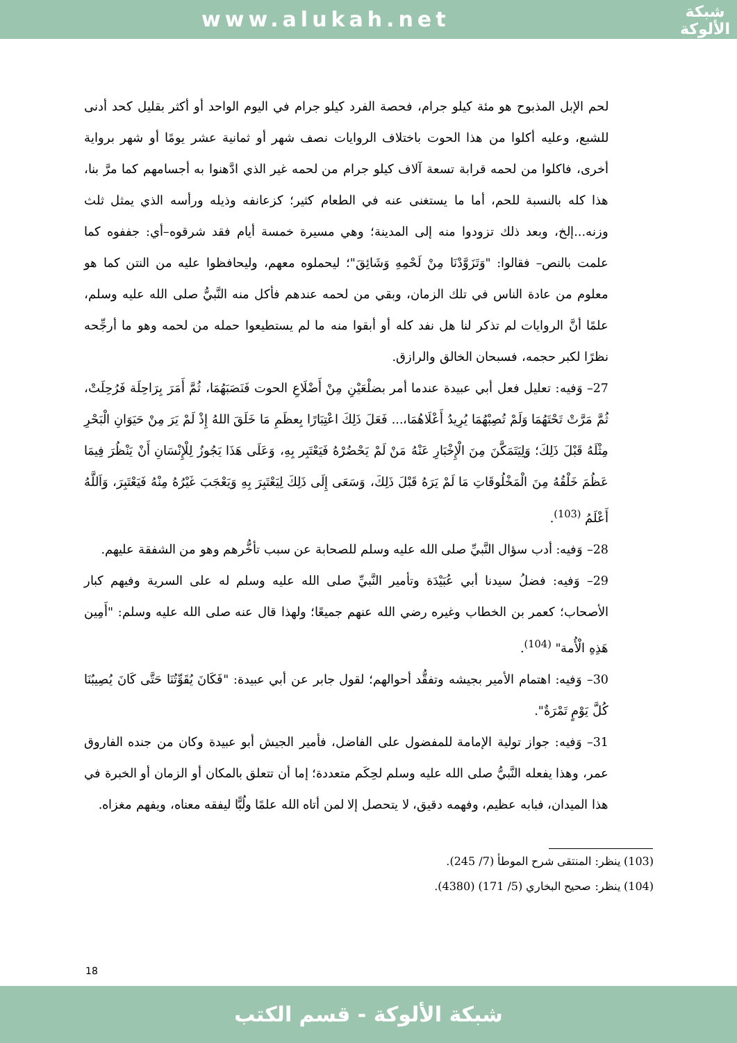www.alukah.net
شبكة
الألوكة
لحم الإبل المذبوح هو مئة كيلو جرام، فحصة الفرد كيلو جرام في اليوم الواحد أو أكثر بقليل كحد أدنى للشبع، وعليه أكلوا من هذا الحوت باختلاف الروايات نصف شهر أو ثمانية عشر يومًا أو شهر برواية أخرى، فاكلوا من لحمه قرابة تسعة آلاف كيلو جرام من لحمه غير الذي ادَّهنوا به أجسامهم كما مرَّ بنا، هذا كله بالنسبة للحم، أما ما يستغنى عنه في الطعام كثير؛ كزعانفه وذيله ورأسه الذي يمثل ثلث وزنه...إلخ، وبعد ذلك تزودوا منه إلى المدينة؛ وهي مسيرة خمسة أيام فقد شرقوه–أي: جففوه كما علمت بالنص– فقالوا: "وَتَزَوَّدْنَا مِنْ لَحْمِهِ وَشَائِقَ"؛ ليحملوه معهم، وليحافظوا عليه من النتن كما هو معلوم من عادة الناس في تلك الزمان، وبقي من لحمه عندهم فأكل منه النَّبيُّ صلى الله عليه وسلم، علمًا أنَّ الروايات لم تذكر لنا هل نفد كله أو أبقوا منه ما لم يستطيعوا حمله من لحمه وهو ما أرجِّحه نظرًا لكبر حجمه، فسبحان الخالق والرازق.
27– وَفيه: تعليل فعل أبي عبيدة عندما أمر بضلْعَيْنِ مِنْ أَضْلَاعِ الحوت فَنَصَبَهُمَا، ثُمَّ أَمَرَ بِرَاحِلَة فَرُحِلَتْ، ثُمَّ مَرَّتْ تَحْتَهُمَا وَلَمْ تُصِبْهُمَا يُرِيدُ أَعْلَاهُمَا،... فَعَلَ ذَلِكَ اعْتِبَارًا بِعظَمِ مَا خَلَقَ اللهُ إِذْ لَمْ يَرَ مِنْ حَيَوَانِ الْبَحْرِ مِثْلَهُ قَبْلَ ذَلِكَ؛ وَلِيَتَمَكَّنَ مِنَ الْإِخْبَارِ عَنْهُ مَنْ لَمْ يَحْضُرْهُ فَيَعْتَبِر بِهِ، وَعَلَى هَذَا يَجُوزُ لِلْإِنْسَانِ أَنْ يَنْظُرَ فِيمَا عَظُمَ خَلْقُهُ مِنَ الْمَخْلُوقَاتِ مَا لَمْ يَرَهُ قَبْلَ ذَلِكَ، وَسَعَى إِلَى ذَلِكَ لِيَعْتَبِرَ بِهِ وَيَعْجَبَ غَيْرُهُ مِنْهُ فَيَعْتَبِرَ، وَاَللَّهُ أَعْلَمُ <sup>(103)</sup>.
28– وَفيه: أدب سؤال النَّبيِّ صلى الله عليه وسلم للصحابة عن سبب تأخُّرهم وهو من الشفقة عليهم.
29– وَفيه: فضلُ سيدنا أبي عُبَيْدَة وتأمير النَّبيِّ صلى الله عليه وسلم له على السرية وفيهم كبار الأصحاب؛ كعمر بن الخطاب وغيره رضي الله عنهم جميعًا؛ ولهذا قال عنه صلى الله عليه وسلم: "أَمِين هَذِهِ الْأُمة" <sup>(104)</sup>.
30– وَفيه: اهتمام الأمير بجيشه وتفقُّد أحوالهم؛ لقول جابر عن أبي عبيدة: "فَكَانَ يُقَوِّتُنَا حَتَّى كَانَ يُصِيبُنَا كُلَّ يَوْمٍ تَمْرَةٌ".
31– وَفيه: جواز تولية الإمامة للمفضول على الفاضل، فأمير الجيش أبو عبيدة وكان من جنده الفاروق عمر، وهذا يفعله النَّبيُّ صلى الله عليه وسلم لحِكَم متعددة؛ إما أن تتعلق بالمكان أو الزمان أو الخبرة في هذا الميدان، فبابه عظيم، وفهمه دقيق، لا يتحصل إلا لمن أتاه الله علمًا ولُبًّا ليفقه معناه، ويفهم مغزاه.
(103) ينظر: المنتقى شرح الموطأ (7/ 245).
(104) ينظر: صحيح البخاري (5/ 171) (4380).
18
شبكة الألوكة - قسم الكتب